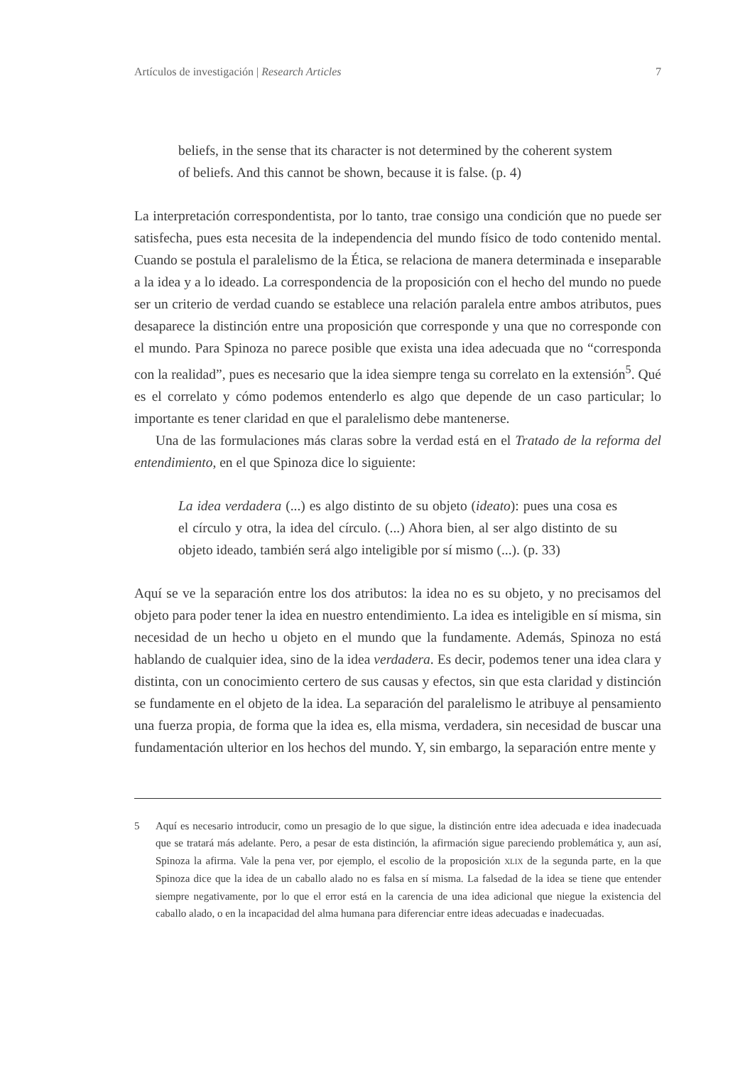Artículos de investigación | Research Articles 7
beliefs, in the sense that its character is not determined by the coherent system of beliefs. And this cannot be shown, because it is false. (p. 4)
La interpretación correspondentista, por lo tanto, trae consigo una condición que no puede ser satisfecha, pues esta necesita de la independencia del mundo físico de todo contenido mental. Cuando se postula el paralelismo de la Ética, se relaciona de manera determinada e inseparable a la idea y a lo ideado. La correspondencia de la proposición con el hecho del mundo no puede ser un criterio de verdad cuando se establece una relación paralela entre ambos atributos, pues desaparece la distinción entre una proposición que corresponde y una que no corresponde con el mundo. Para Spinoza no parece posible que exista una idea adecuada que no “corresponda con la realidad”, pues es necesario que la idea siempre tenga su correlato en la extensión<sup>5</sup>. Qué es el correlato y cómo podemos entenderlo es algo que depende de un caso particular; lo importante es tener claridad en que el paralelismo debe mantenerse.
Una de las formulaciones más claras sobre la verdad está en el Tratado de la reforma del entendimiento, en el que Spinoza dice lo siguiente:
La idea verdadera (...) es algo distinto de su objeto (ideato): pues una cosa es el círculo y otra, la idea del círculo. (...) Ahora bien, al ser algo distinto de su objeto ideado, también será algo inteligible por sí mismo (...). (p. 33)
Aquí se ve la separación entre los dos atributos: la idea no es su objeto, y no precisamos del objeto para poder tener la idea en nuestro entendimiento. La idea es inteligible en sí misma, sin necesidad de un hecho u objeto en el mundo que la fundamente. Además, Spinoza no está hablando de cualquier idea, sino de la idea verdadera. Es decir, podemos tener una idea clara y distinta, con un conocimiento certero de sus causas y efectos, sin que esta claridad y distinción se fundamente en el objeto de la idea. La separación del paralelismo le atribuye al pensamiento una fuerza propia, de forma que la idea es, ella misma, verdadera, sin necesidad de buscar una fundamentación ulterior en los hechos del mundo. Y, sin embargo, la separación entre mente y
5 Aquí es necesario introducir, como un presagio de lo que sigue, la distinción entre idea adecuada e idea inadecuada que se tratará más adelante. Pero, a pesar de esta distinción, la afirmación sigue pareciendo problemática y, aun así, Spinoza la afirma. Vale la pena ver, por ejemplo, el escolio de la proposición XLIX de la segunda parte, en la que Spinoza dice que la idea de un caballo alado no es falsa en sí misma. La falsedad de la idea se tiene que entender siempre negativamente, por lo que el error está en la carencia de una idea adicional que niegue la existencia del caballo alado, o en la incapacidad del alma humana para diferenciar entre ideas adecuadas e inadecuadas.